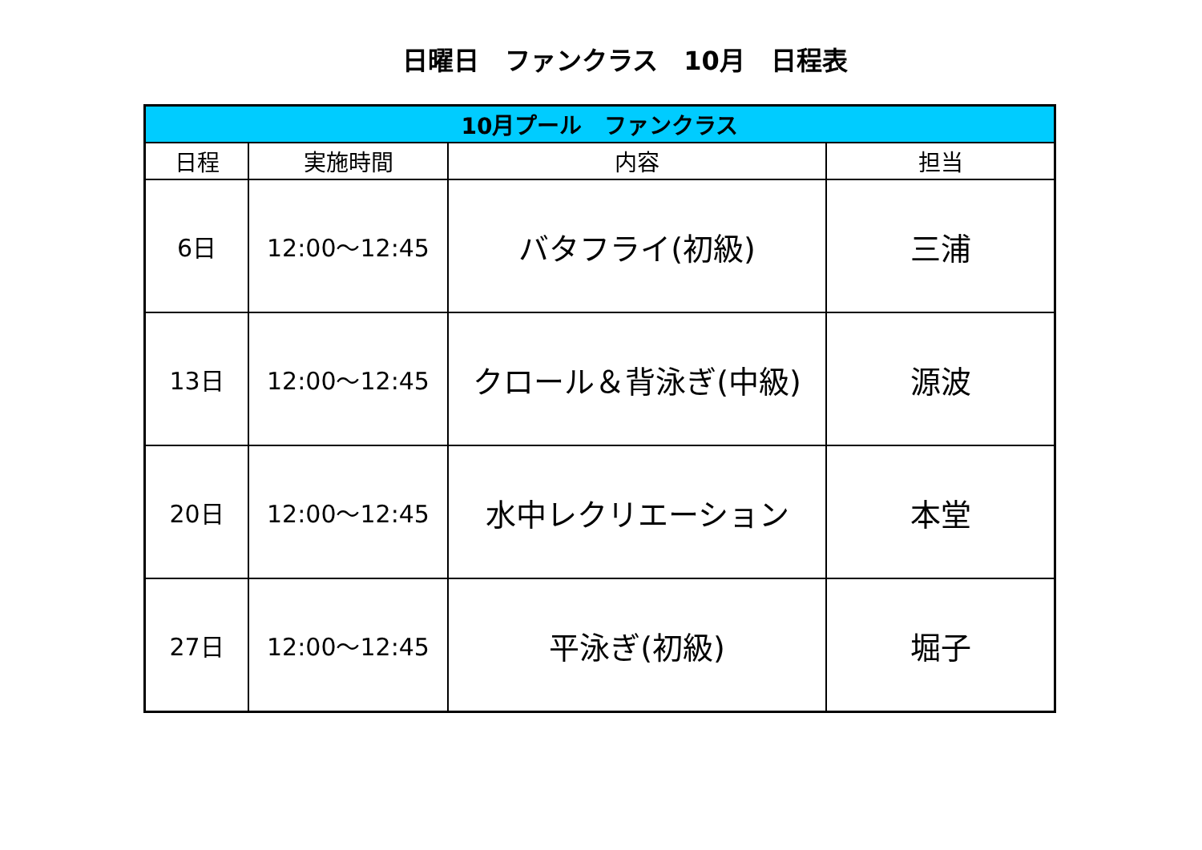日曜日　ファンクラス　10月　日程表
| 10月プール ファンクラス | | | |
| --- | --- | --- | --- |
| 日程 | 実施時間 | 内容 | 担当 |
| 6日 | 12:00～12:45 | バタフライ(初級) | 三浦 |
| 13日 | 12:00～12:45 | クロール＆背泳ぎ(中級) | 源波 |
| 20日 | 12:00～12:45 | 水中レクリエーション | 本堂 |
| 27日 | 12:00～12:45 | 平泳ぎ(初級) | 堀子 |